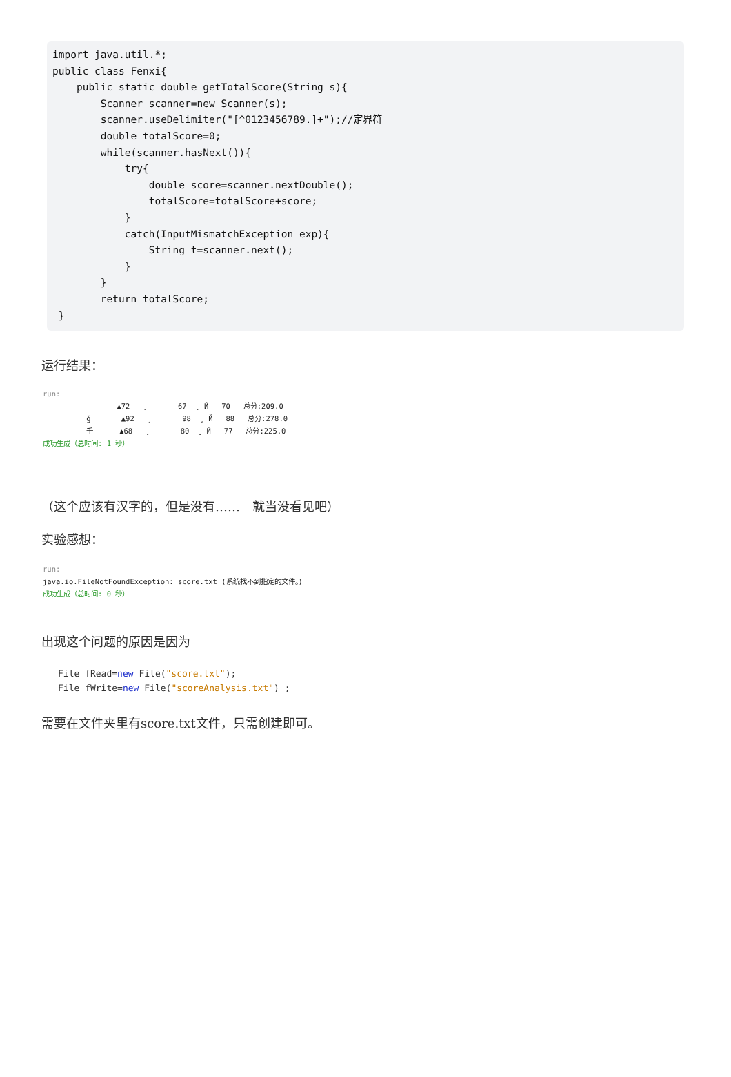import java.util.*; public class Fenxi{ public static double getTotalScore(String s){ Scanner scanner=new Scanner(s); scanner.useDelimiter("[^0123456789.]+");//定界符 double totalScore=0; while(scanner.hasNext()){ try{ double score=scanner.nextDouble(); totalScore=totalScore+score; } catch(InputMismatchException exp){ String t=scanner.next(); } } return totalScore; }
运行结果：
run: ▲72 ¸ 67 ¸ Й 70 总分:209.0 ģ ▲92 ¸ 98 ¸ Й 88 总分:278.0 壬 ▲68 ¸ 80 ¸ Й 77 总分:225.0 成功生成（总时间: 1 秒）
（这个应该有汉字的，但是没有……　就当没看见吧）
实验感想：
run: java.io.FileNotFoundException: score.txt (系统找不到指定的文件。) 成功生成（总时间: 0 秒）
出现这个问题的原因是因为
File fRead=new File("score.txt"); File fWrite=new File("scoreAnalysis.txt") ;
需要在文件夹里有score.txt文件，只需创建即可。